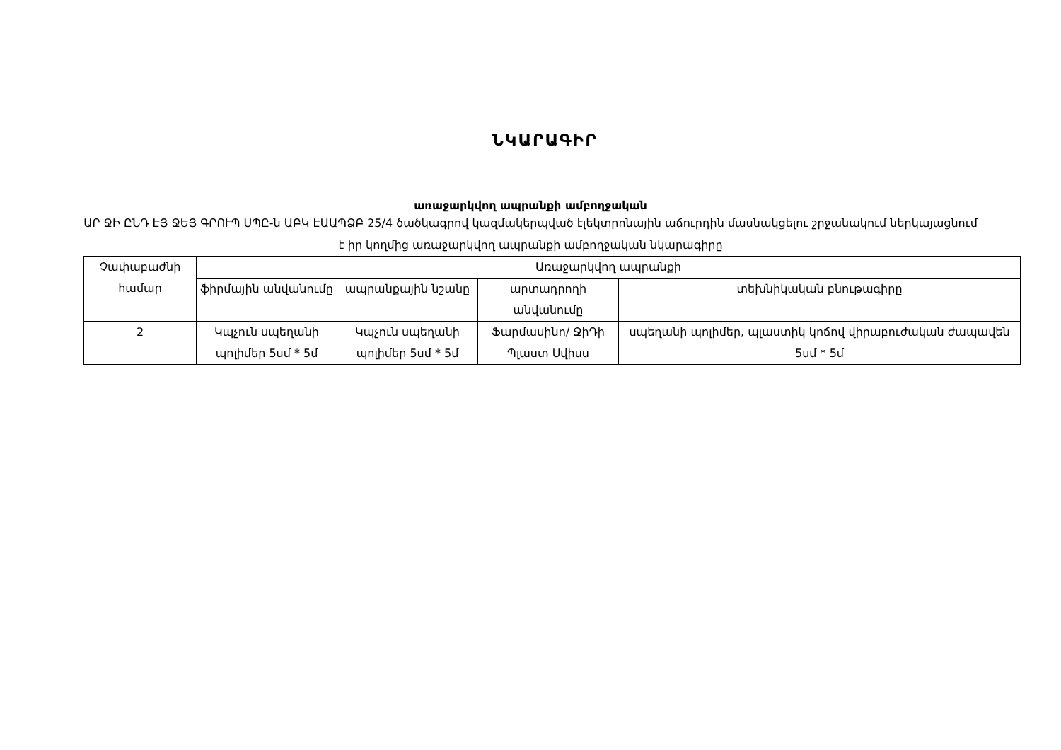ՆԿԱՐԱԳԻՐ
առաջարկվող ապրանքի ամբողջական
ԱՐ ՋԻ ԸՆԴ ԷՅ ՋԵՅ ԳՐՈՒՊ ՍՊԸ-ն ԱԲԿ ԷԱԱՊՁԲ 25/4 ծածկագրով կազմակերպված էլեկտրոնային աճուրդին մասնակցելու շրջանակում ներկայացնում է իր կողմից առաջարկվող ապրանքի ամբողջական նկարագիրը
| Չափաբաժնի համար | Առաջարկվող ապրանքի | | | |
| | ֆիրմային անվանումը | ապրանքային նշանը | արտադրողի անվանումը | տեխնիկական բնութագիրը |
| 2 | Կպչուն սպեղանի պոլիմեր 5սմ * 5մ | Կպչուն սպեղանի պոլիմեր 5սմ * 5մ | Ֆարմասինո/ ՋիԴի Պլաստ Սվիսս | սպեղանի պոլիմեր, պլաստիկ կոճով վիրաբուժական ժապավեն 5սմ * 5մ |